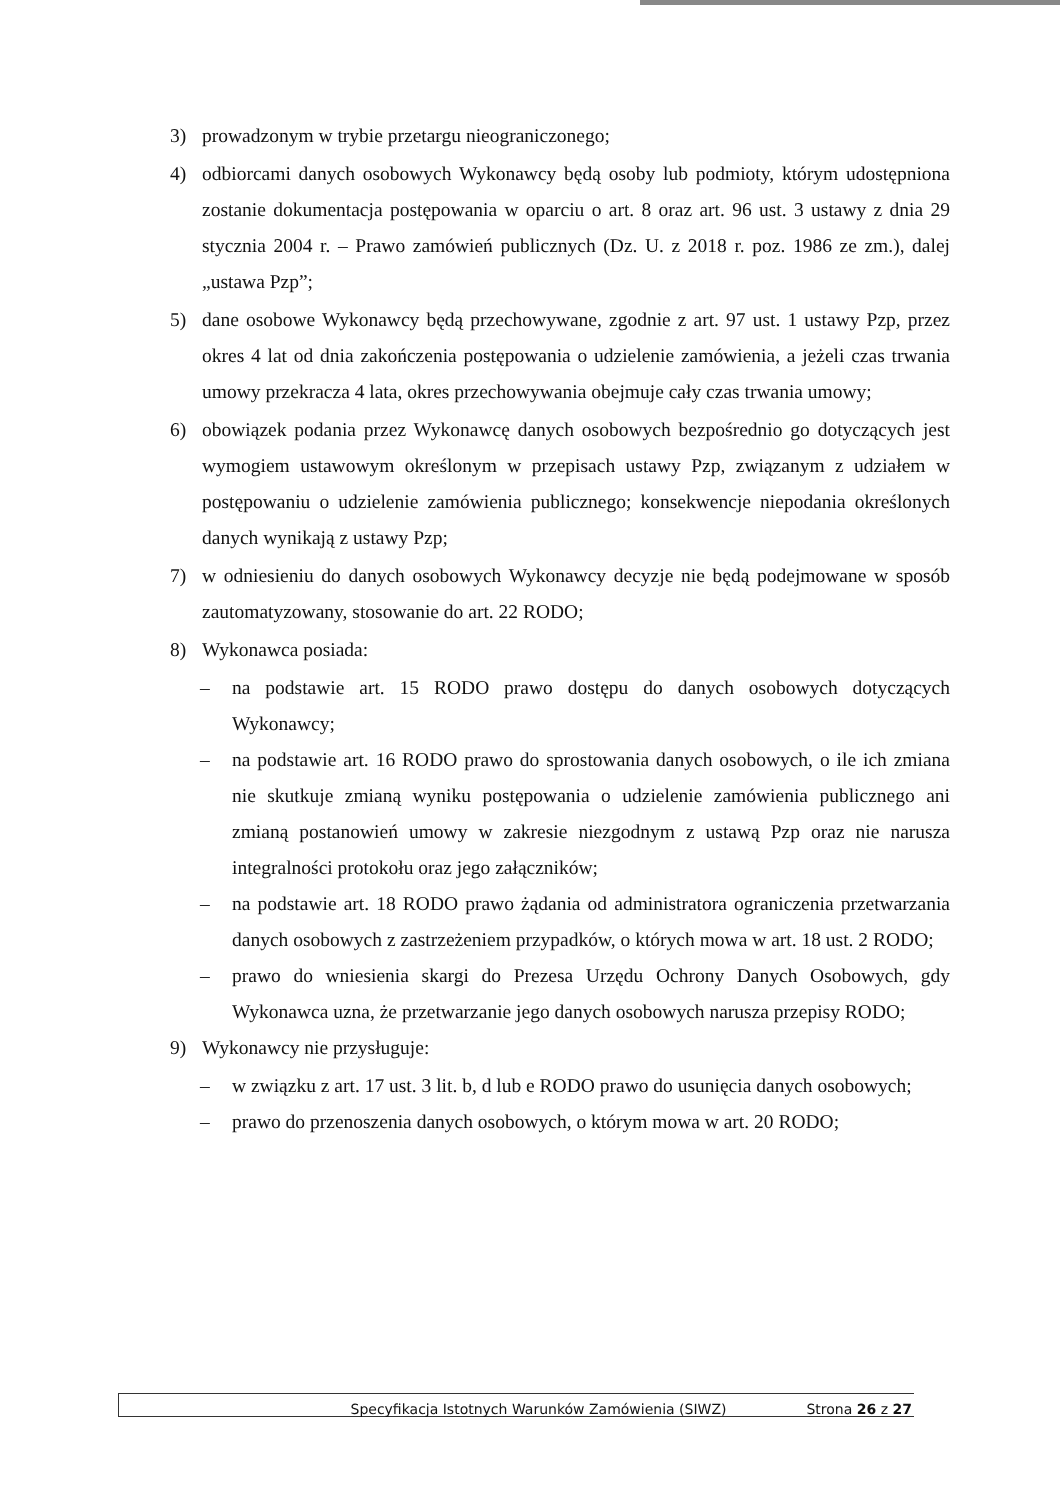3) prowadzonym w trybie przetargu nieograniczonego;
4) odbiorcami danych osobowych Wykonawcy będą osoby lub podmioty, którym udostępniona zostanie dokumentacja postępowania w oparciu o art. 8 oraz art. 96 ust. 3 ustawy z dnia 29 stycznia 2004 r. – Prawo zamówień publicznych (Dz. U. z 2018 r. poz. 1986 ze zm.), dalej „ustawa Pzp”;
5) dane osobowe Wykonawcy będą przechowywane, zgodnie z art. 97 ust. 1 ustawy Pzp, przez okres 4 lat od dnia zakończenia postępowania o udzielenie zamówienia, a jeżeli czas trwania umowy przekracza 4 lata, okres przechowywania obejmuje cały czas trwania umowy;
6) obowiązek podania przez Wykonawcę danych osobowych bezpośrednio go dotyczących jest wymogiem ustawowym określonym w przepisach ustawy Pzp, związanym z udziałem w postępowaniu o udzielenie zamówienia publicznego; konsekwencje niepodania określonych danych wynikają z ustawy Pzp;
7) w odniesieniu do danych osobowych Wykonawcy decyzje nie będą podejmowane w sposób zautomatyzowany, stosowanie do art. 22 RODO;
8) Wykonawca posiada:
– na podstawie art. 15 RODO prawo dostępu do danych osobowych dotyczących Wykonawcy;
– na podstawie art. 16 RODO prawo do sprostowania danych osobowych, o ile ich zmiana nie skutkuje zmianą wyniku postępowania o udzielenie zamówienia publicznego ani zmianą postanowień umowy w zakresie niezgodnym z ustawą Pzp oraz nie narusza integralności protokołu oraz jego załączników;
– na podstawie art. 18 RODO prawo żądania od administratora ograniczenia przetwarzania danych osobowych z zastrzeżeniem przypadków, o których mowa w art. 18 ust. 2 RODO;
– prawo do wniesienia skargi do Prezesa Urzędu Ochrony Danych Osobowych, gdy Wykonawca uzna, że przetwarzanie jego danych osobowych narusza przepisy RODO;
9) Wykonawcy nie przysługuje:
– w związku z art. 17 ust. 3 lit. b, d lub e RODO prawo do usunięcia danych osobowych;
– prawo do przenoszenia danych osobowych, o którym mowa w art. 20 RODO;
Specyfikacja Istotnych Warunków Zamówienia (SIWZ) Strona 26 z 27